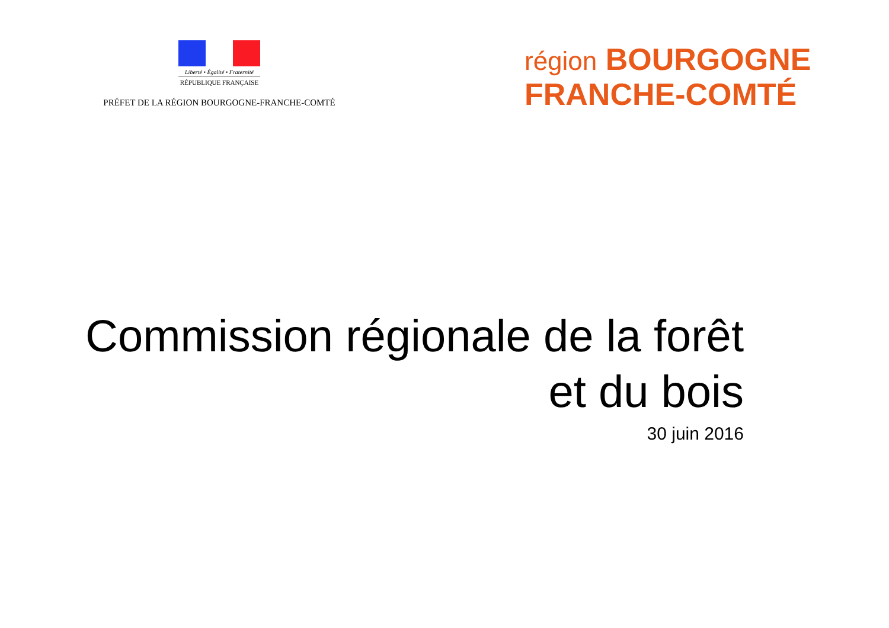Liberté • Égalité • Fraternité
RÉPUBLIQUE FRANÇAISE
PRÉFET DE LA RÉGION BOURGOGNE-FRANCHE-COMTÉ
région BOURGOGNE
FRANCHE-COMTÉ
Commission régionale de la forêt
et du bois
30 juin 2016